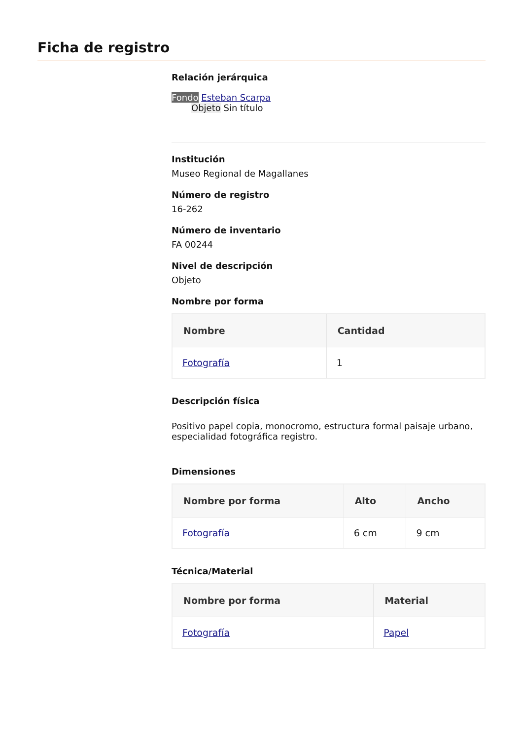Ficha de registro
Relación jerárquica
Fondo Esteban Scarpa
Objeto Sin título
Institución
Museo Regional de Magallanes
Número de registro
16-262
Número de inventario
FA 00244
Nivel de descripción
Objeto
Nombre por forma
| Nombre | Cantidad |
| --- | --- |
| Fotografía | 1 |
Descripción física
Positivo papel copia, monocromo, estructura formal paisaje urbano, especialidad fotográfica registro.
Dimensiones
| Nombre por forma | Alto | Ancho |
| --- | --- | --- |
| Fotografía | 6 cm | 9 cm |
Técnica/Material
| Nombre por forma | Material |
| --- | --- |
| Fotografía | Papel |